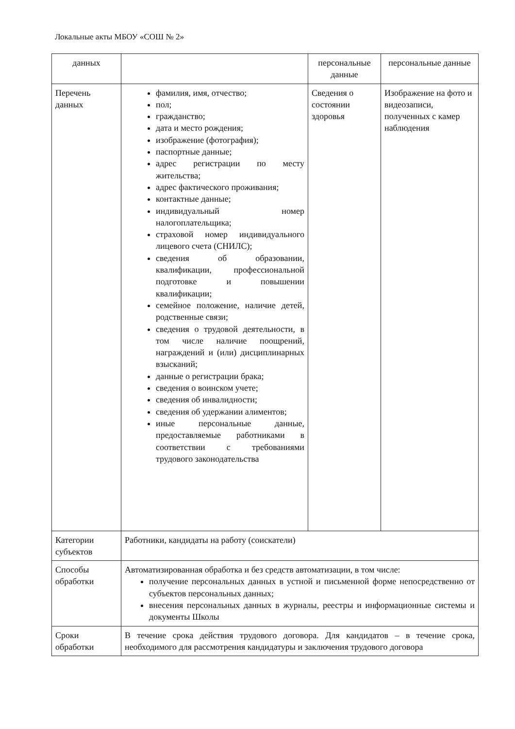Локальные акты МБОУ «СОШ № 2»
| данных | | персональные данные | персональные данные |
| Перечень данных | фамилия, имя, отчество; пол; гражданство; дата и место рождения; изображение (фотография); паспортные данные; адрес регистрации по месту жительства; адрес фактического проживания; контактные данные; индивидуальный номер налогоплательщика; страховой номер индивидуального лицевого счета (СНИЛС); сведения об образовании, квалификации, профессиональной подготовке и повышении квалификации; семейное положение, наличие детей, родственные связи; сведения о трудовой деятельности, в том числе наличие поощрений, награждений и (или) дисциплинарных взысканий; данные о регистрации брака; сведения о воинском учете; сведения об инвалидности; сведения об удержании алиментов; иные персональные данные, предоставляемые работниками в соответствии с требованиями трудового законодательства | Сведения о состоянии здоровья | Изображение на фото и видеозаписи, полученных с камер наблюдения |
| Категории субъектов | Работники, кандидаты на работу (соискатели) | | |
| Способы обработки | Автоматизированная обработка и без средств автоматизации, в том числе: получение персональных данных в устной и письменной форме непосредственно от субъектов персональных данных; внесения персональных данных в журналы, реестры и информационные системы и документы Школы | | |
| Сроки обработки | В течение срока действия трудового договора. Для кандидатов – в течение срока, необходимого для рассмотрения кандидатуры и заключения трудового договора | | |